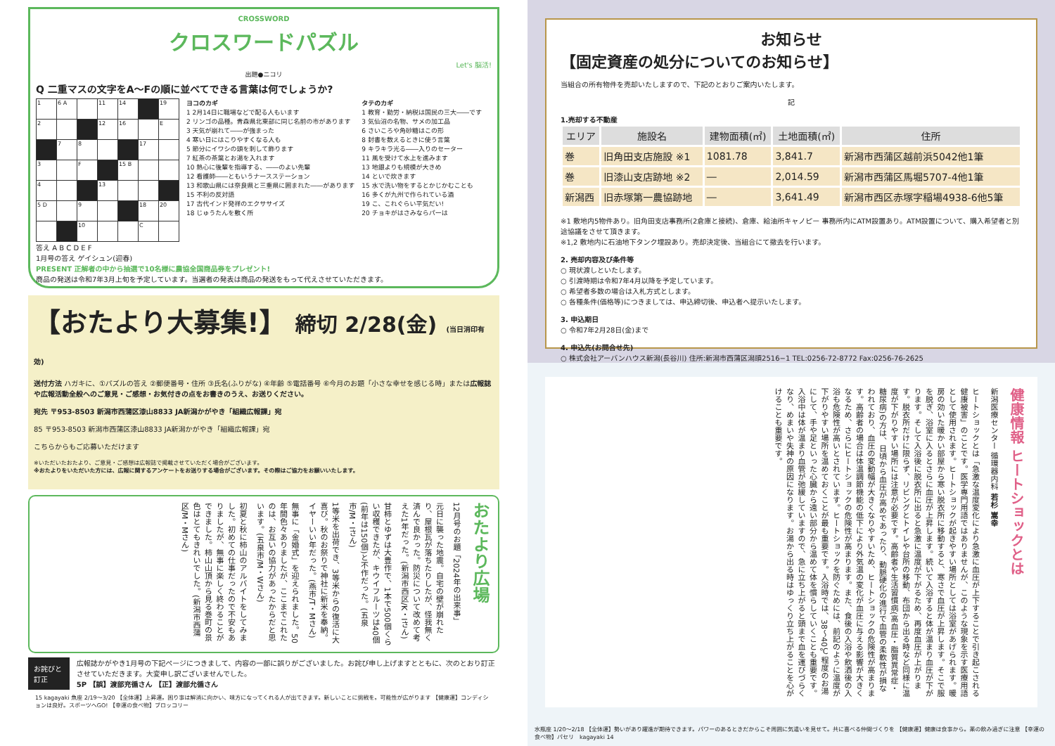CROSSWORD
クロスワードパズル
Let's 脳活!
出題●ニコリ
Q 二重マスの文字をA～Fの順に並べてできる言葉は何でしょうか?
| 1 | 6 A | | 11 | 14 | | 19 |
| 2 | | | 12 | 16 | | E |
| | 7 | 8 | | | 17 | |
| 3 | | F | | 15 B | | |
| 4 | | | 13 | | | |
| 5 D | | 9 | | | 18 | 20 |
| | | 10 | | | C | |
ヨコのカギ
1 2月14日に職場などで配る人もいます
2 リンゴの品種。青森県北東部に同じ名前の市があります
3 天気が崩れて――が強まった
4 寒い日にはこりやすくなる人も
5 節分にイワシの頭を刺して飾ります
7 紅茶の茶葉とお湯を入れます
10 熱心に後輩を指導する、――のよい先輩
12 看護師――ともいうナースステーション
13 和歌山県には奈良県と三重県に囲まれた――があります
15 不利の反対語
17 古代インド発祥のエクササイズ
18 じゅうたんを敷く所
タテのカギ
1 教育・勤労・納税は国民の三大――です
3 気仙沼の名物、サメの加工品
6 さいころや角砂糖はこの形
8 封書を数えるときに使う言葉
9 キラキラ光る――入りのセーター
11 風を受けて水上を進みます
13 地銀よりも規模が大きめ
14 といで炊きます
15 水で洗い物をするとかじかむことも
16 多くが九州で作られている酒
19 こ、これぐらい平気だい!
20 チョキがはさみならパーは
答え A B C D E F
1月号の答え ゲイシュン(迎春)
PRESENT 正解者の中から抽選で10名様に農協全国商品券をプレゼント!
商品の発送は令和7年3月上旬を予定しています。当選者の発表は商品の発送をもって代えさせていただきます。
【おたより大募集!】 締切 2/28(金) (当日消印有効)
送付方法 ハガキに、①パズルの答え ②郵便番号・住所 ③氏名(ふりがな) ④年齢 ⑤電話番号 ⑥今月のお題「小さな幸せを感じる時」または広報誌や広報活動全般へのご意見・ご感想・お気付きの点をお書きのうえ、お送りください。
宛先 〒953-8503 新潟市西蒲区漆山8833 JA新潟かがやき「組織広報課」宛
85 〒953-8503 新潟市西蒲区漆山8833 JA新潟かがやき「組織広報課」宛
こちらからもご応募いただけます
※いただいたおたより、ご意見・ご感想は広報誌で掲載させていただく場合がございます。
※おたよりをいただいた方には、広報に関するアンケートをお送りする場合がございます。その際はご協力をお願いいたします。
おたより広場
12月号のお題「2024年の出来事」
元日に襲った地震。自宅の壁が崩れたり、屋根瓦が落ちたりしたが、怪我無く済んで良かった。防災について改めて考えた1年だった。(新潟市西区/K・Iさん)
甘柿とゆずは大豊作で、1本で500個くらい収穫できたが、キウイフルーツは40個(前年は150個)と不作だった。(五泉市/M・Iさん)
1等米を出荷でき、3等米からの復活に大喜び。秋のお祭りで神社に新米を奉納。イヤーいい年だった。(燕市/T・Mさん)
無事に「金婚式」を迎えられました。50年間色々ありましたが、ここまでこれたのは、お互いの協力があったからだと思います。(五泉市/M・Wさん)
初夏と秋に柿山のアルバイトをしてみました。初めての仕事だったので不安もありましたが、無事に楽しく終わることができました。柿山山頂から見る巻町の景色はとてもきれいでした。(新潟市西蒲区/M・Mさん)
お詫びと訂正
広報誌かがやき1月号の下記ページにつきまして、内容の一部に誤りがございました。お詫び申し上げますとともに、次のとおり訂正させていただきます。大変申し訳ございませんでした。
5P 【誤】渡部充循さん 【正】渡部允循さん
15 kagayaki 魚座 2/19～3/20 【全体運】上昇運。困り事は解消に向かい、味方になってくれる人が出てきます。新しいことに挑戦を。可能性が広がります 【健康運】コンディションは良好。スポーツへGO! 【幸運の食べ物】ブロッコリー
お知らせ
【固定資産の処分についてのお知らせ】
当組合の所有物件を売却いたしますので、下記のとおりご案内いたします。
記
1.売却する不動産
| エリア | 施設名 | 建物面積(㎡) | 土地面積(㎡) | 住所 |
| --- | --- | --- | --- | --- |
| 巻 | 旧角田支店施設 ※1 | 1081.78 | 3,841.7 | 新潟市西蒲区越前浜5042他1筆 |
| 巻 | 旧漆山支店跡地 ※2 | ― | 2,014.59 | 新潟市西蒲区馬堀5707-4他1筆 |
| 新潟西 | 旧赤塚第一農協跡地 | ― | 3,641.49 | 新潟市西区赤塚字稲場4938-6他5筆 |
※1 敷地内5物件あり。旧角田支店事務所(2倉庫と接続)、倉庫、給油所キャノピー 事務所内にATM設置あり。ATM設置について、購入希望者と別途協議をさせて頂きます。
※1,2 敷地内に石油地下タンク埋設あり。売却決定後、当組合にて撤去を行います。
2. 売却内容及び条件等
○ 現状渡しといたします。
○ 引渡時期は令和7年4月以降を予定しています。
○ 希望者多数の場合は入札方式とします。
○ 各種条件(価格等)につきましては、申込締切後、申込者へ提示いたします。
3. 申込期日
○ 令和7年2月28日(金)まで
4. 申込先(お問合せ先)
○ 株式会社アーバンハウス新潟(長谷川) 住所:新潟市西蒲区潟頭2516−1 TEL:0256-72-8772 Fax:0256-76-2625
健康情報 ヒートショックとは
新潟医療センター 循環器内科 若杉 嵩幸
ヒートショックとは「急激な温度変化により急激に血圧が上下することで引き起こされる健康被害」のことです。医学専門用語ではありませんが、このような現象を示す医療用語として使用されます。ヒートショックが起きやすい場所としては浴室があげられます。暖房の効いた暖かい部屋から寒い脱衣所に移動すると、寒さで血圧が上昇します。そこで服を脱ぎ、浴室に入るとさらに血圧が上昇します。続いて入浴すると体が温まり血圧が下がります。そして入浴後に脱衣所に出ると急激に温度が下がるため、再度血圧が上がります。脱衣所だけに限らず、リビングとトイレや台所の移動、布団から出る時など同様に温度が下がりやすい場所には注意が必要です。高齢者や生活習慣病(高血圧・脂質異常症・糖尿病)の方は、日頃から血圧が高めであったり、動脈硬化の進行で血管の柔軟性が損なわれており、血圧の変動幅が大きくなりやすいため、ヒートショックの危険性が高まります。高齢者の場合は体温調節機能の低下により外気温の変化が血圧に与える影響が大きくなるため、さらにヒートショックの危険性が高まります。また、食後の入浴や飲酒後の入浴も危険性が高いとされています。ヒートショックを防ぐためには、前記のように温度が下がりやすい場所を温めておくことが最も重要です。入浴時では、38～40℃程度のお湯にして、手や足といった心臓から遠い部分から温めて体を慣らしていくことも重要です。入浴中は体が温まり血管が弛緩していますので、急に立ち上がると頭まで血を運びづらくなり、めまいや失神の原因になります。お湯から出る時はゆっくり立ち上がることを心がけることも重要です。
水瓶座 1/20～2/18 【全体運】勢いがあり躍進が期待できます。パワーのあるときだからこそ周囲に気遣いを見せて。共に喜べる仲間づくりを 【健康運】健康は食事から。薬の飲み過ぎに注意 【幸運の食べ物】パセリ　kagayaki 14